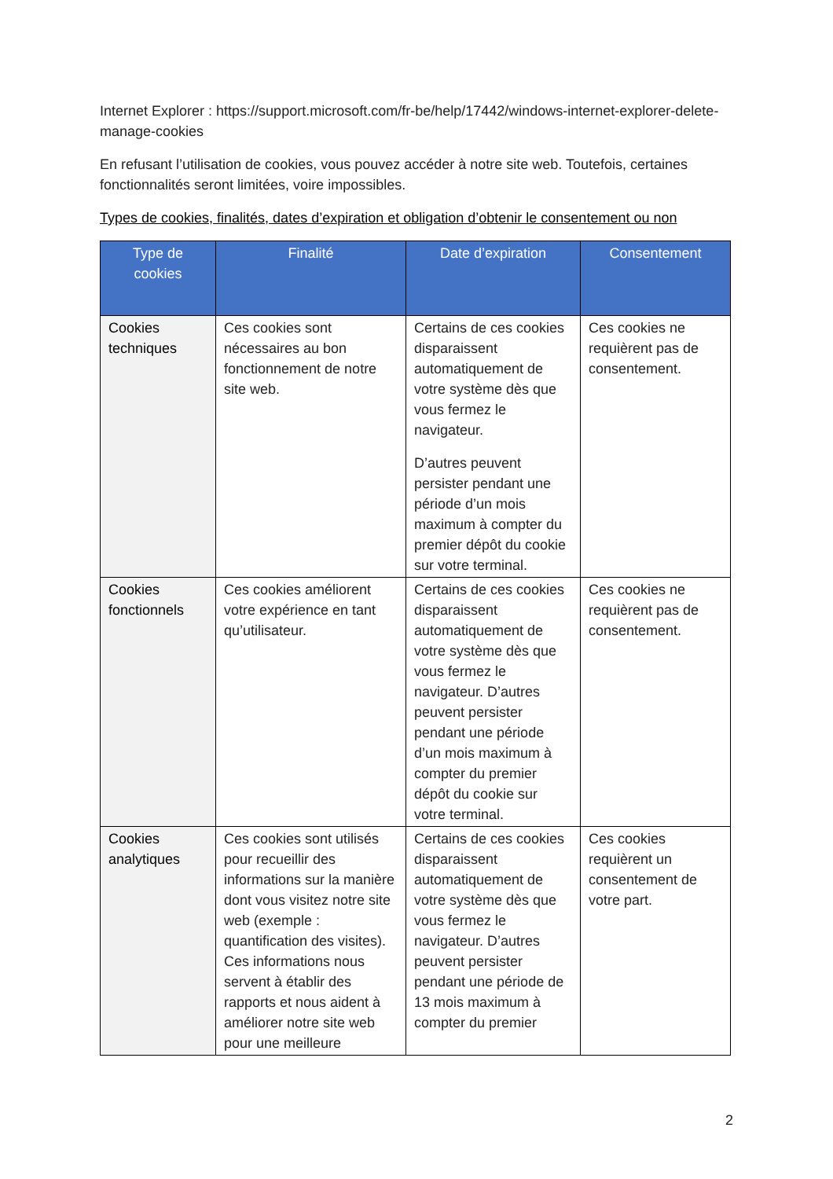Internet Explorer : https://support.microsoft.com/fr-be/help/17442/windows-internet-explorer-delete-manage-cookies
En refusant l’utilisation de cookies, vous pouvez accéder à notre site web. Toutefois, certaines fonctionnalités seront limitées, voire impossibles.
Types de cookies, finalités, dates d’expiration et obligation d’obtenir le consentement ou non
| Type de cookies | Finalité | Date d’expiration | Consentement |
| --- | --- | --- | --- |
| Cookies techniques | Ces cookies sont nécessaires au bon fonctionnement de notre site web. | Certains de ces cookies disparaissent automatiquement de votre système dès que vous fermez le navigateur. D’autres peuvent persister pendant une période d’un mois maximum à compter du premier dépôt du cookie sur votre terminal. | Ces cookies ne requièrent pas de consentement. |
| Cookies fonctionnels | Ces cookies améliorent votre expérience en tant qu’utilisateur. | Certains de ces cookies disparaissent automatiquement de votre système dès que vous fermez le navigateur. D’autres peuvent persister pendant une période d’un mois maximum à compter du premier dépôt du cookie sur votre terminal. | Ces cookies ne requièrent pas de consentement. |
| Cookies analytiques | Ces cookies sont utilisés pour recueillir des informations sur la manière dont vous visitez notre site web (exemple : quantification des visites). Ces informations nous servent à établir des rapports et nous aident à améliorer notre site web pour une meilleure | Certains de ces cookies disparaissent automatiquement de votre système dès que vous fermez le navigateur. D’autres peuvent persister pendant une période de 13 mois maximum à compter du premier | Ces cookies requièrent un consentement de votre part. |
2